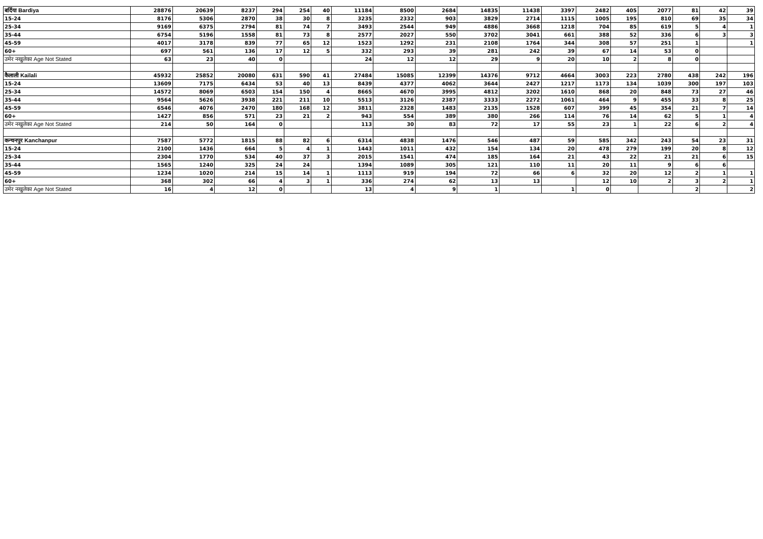| बर्दिया Bardiya | 28876 | 20639 | 8237 | 294 | 254 | 40 | 11184 | 8500 | 2684 | 14835 | 11438 | 3397 | 2482 | 405 | 2077 | 81 | 42 | 39 |
| 15-24 | 8176 | 5306 | 2870 | 38 | 30 | 8 | 3235 | 2332 | 903 | 3829 | 2714 | 1115 | 1005 | 195 | 810 | 69 | 35 | 34 |
| 25-34 | 9169 | 6375 | 2794 | 81 | 74 | 7 | 3493 | 2544 | 949 | 4886 | 3668 | 1218 | 704 | 85 | 619 | 5 | 4 | 1 |
| 35-44 | 6754 | 5196 | 1558 | 81 | 73 | 8 | 2577 | 2027 | 550 | 3702 | 3041 | 661 | 388 | 52 | 336 | 6 | 3 | 3 |
| 45-59 | 4017 | 3178 | 839 | 77 | 65 | 12 | 1523 | 1292 | 231 | 2108 | 1764 | 344 | 308 | 57 | 251 | 1 | | 1 |
| 60+ | 697 | 561 | 136 | 17 | 12 | 5 | 332 | 293 | 39 | 281 | 242 | 39 | 67 | 14 | 53 | 0 | | |
| उमेर नखुलेका Age Not Stated | 63 | 23 | 40 | 0 | | | 24 | 12 | 12 | 29 | 9 | 20 | 10 | 2 | 8 | 0 | | |
| कैलाली Kailali | 45932 | 25852 | 20080 | 631 | 590 | 41 | 27484 | 15085 | 12399 | 14376 | 9712 | 4664 | 3003 | 223 | 2780 | 438 | 242 | 196 |
| 15-24 | 13609 | 7175 | 6434 | 53 | 40 | 13 | 8439 | 4377 | 4062 | 3644 | 2427 | 1217 | 1173 | 134 | 1039 | 300 | 197 | 103 |
| 25-34 | 14572 | 8069 | 6503 | 154 | 150 | 4 | 8665 | 4670 | 3995 | 4812 | 3202 | 1610 | 868 | 20 | 848 | 73 | 27 | 46 |
| 35-44 | 9564 | 5626 | 3938 | 221 | 211 | 10 | 5513 | 3126 | 2387 | 3333 | 2272 | 1061 | 464 | 9 | 455 | 33 | 8 | 25 |
| 45-59 | 6546 | 4076 | 2470 | 180 | 168 | 12 | 3811 | 2328 | 1483 | 2135 | 1528 | 607 | 399 | 45 | 354 | 21 | 7 | 14 |
| 60+ | 1427 | 856 | 571 | 23 | 21 | 2 | 943 | 554 | 389 | 380 | 266 | 114 | 76 | 14 | 62 | 5 | 1 | 4 |
| उमेर नखुलेका Age Not Stated | 214 | 50 | 164 | 0 | | | 113 | 30 | 83 | 72 | 17 | 55 | 23 | 1 | 22 | 6 | 2 | 4 |
| कन्चनपुर Kanchanpur | 7587 | 5772 | 1815 | 88 | 82 | 6 | 6314 | 4838 | 1476 | 546 | 487 | 59 | 585 | 342 | 243 | 54 | 23 | 31 |
| 15-24 | 2100 | 1436 | 664 | 5 | 4 | 1 | 1443 | 1011 | 432 | 154 | 134 | 20 | 478 | 279 | 199 | 20 | 8 | 12 |
| 25-34 | 2304 | 1770 | 534 | 40 | 37 | 3 | 2015 | 1541 | 474 | 185 | 164 | 21 | 43 | 22 | 21 | 21 | 6 | 15 |
| 35-44 | 1565 | 1240 | 325 | 24 | 24 | | 1394 | 1089 | 305 | 121 | 110 | 11 | 20 | 11 | 9 | 6 | 6 | |
| 45-59 | 1234 | 1020 | 214 | 15 | 14 | 1 | 1113 | 919 | 194 | 72 | 66 | 6 | 32 | 20 | 12 | 2 | 1 | 1 |
| 60+ | 368 | 302 | 66 | 4 | 3 | 1 | 336 | 274 | 62 | 13 | 13 | | 12 | 10 | 2 | 3 | 2 | 1 |
| उमेर नखुलेका Age Not Stated | 16 | 4 | 12 | 0 | | | 13 | 4 | 9 | 1 | | 1 | 0 | | | 2 | | 2 |